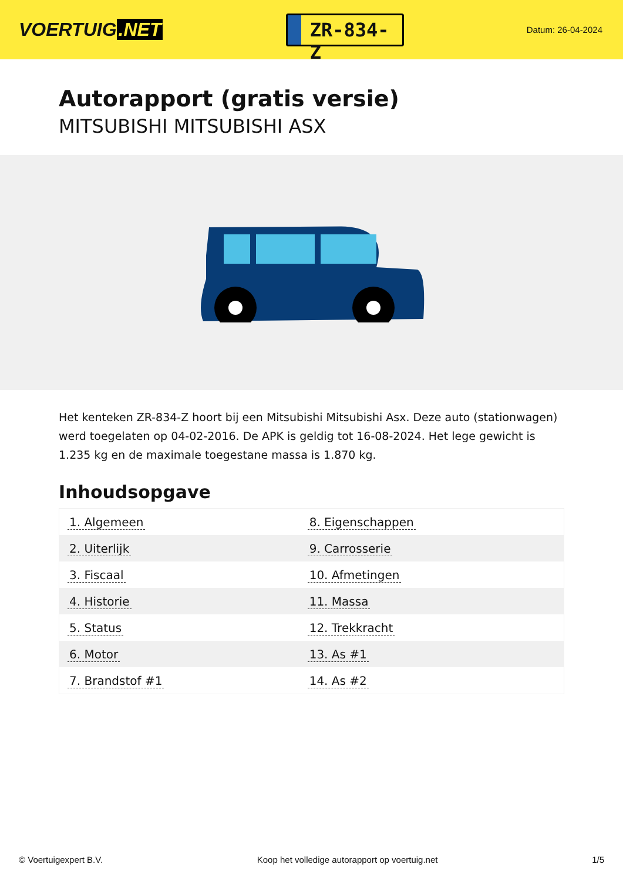VOERTUIG.NET
ZR-834-Z
Datum: 26-04-2024
Autorapport (gratis versie)
MITSUBISHI MITSUBISHI ASX
Het kenteken ZR-834-Z hoort bij een Mitsubishi Mitsubishi Asx. Deze auto (stationwagen) werd toegelaten op 04-02-2016. De APK is geldig tot 16-08-2024. Het lege gewicht is 1.235 kg en de maximale toegestane massa is 1.870 kg.
Inhoudsopgave
| 1. Algemeen | 8. Eigenschappen |
| 2. Uiterlijk | 9. Carrosserie |
| 3. Fiscaal | 10. Afmetingen |
| 4. Historie | 11. Massa |
| 5. Status | 12. Trekkracht |
| 6. Motor | 13. As #1 |
| 7. Brandstof #1 | 14. As #2 |
© Voertuigexpert B.V. Koop het volledige autorapport op voertuig.net 1/5